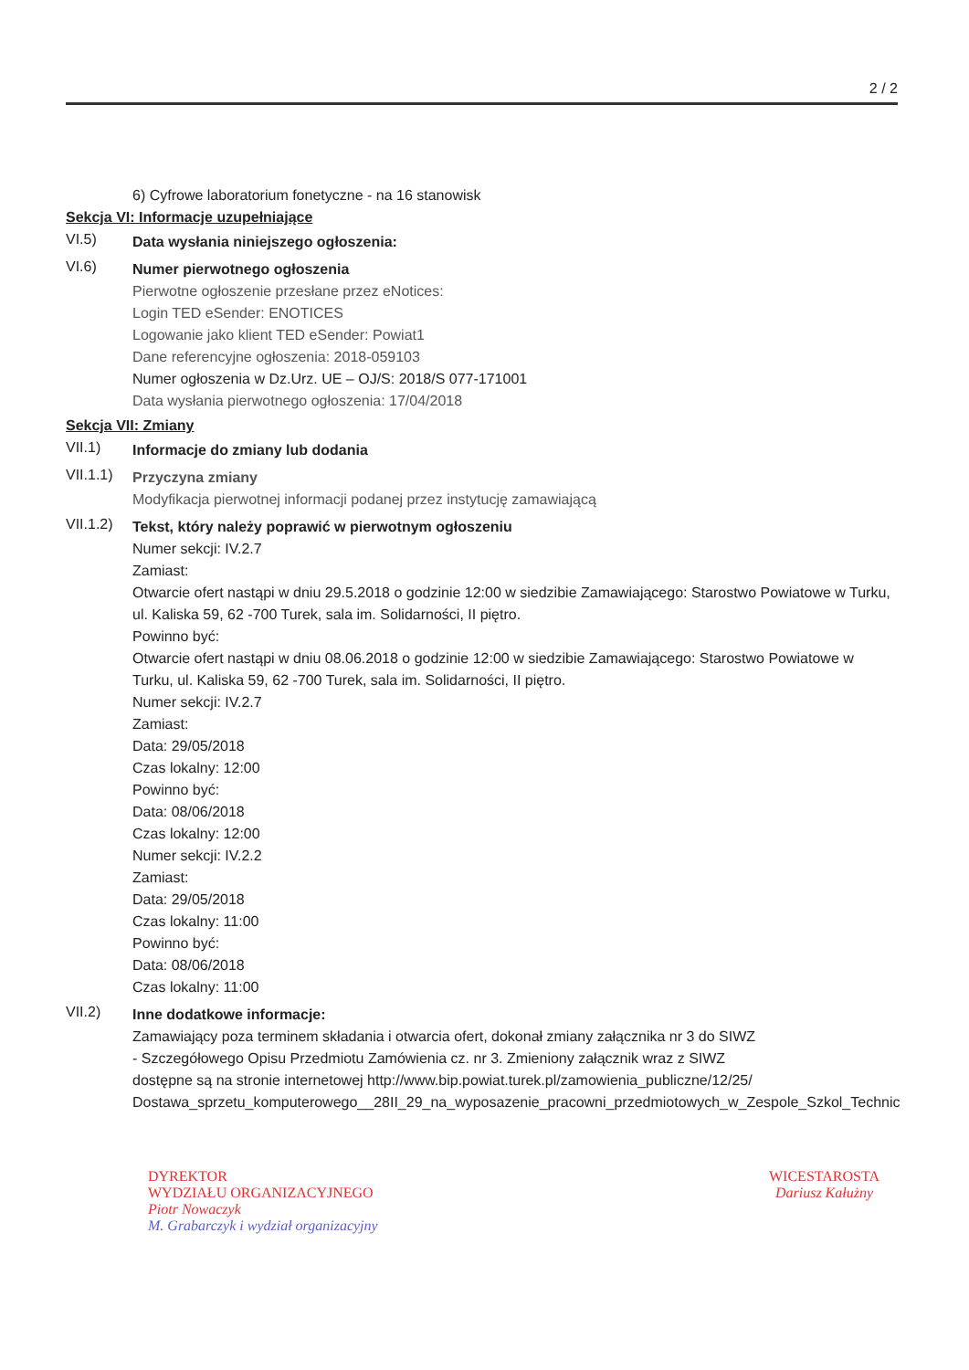2 / 2
6) Cyfrowe laboratorium fonetyczne - na 16 stanowisk
Sekcja VI: Informacje uzupełniające
VI.5)
Data wysłania niniejszego ogłoszenia:
VI.6)
Numer pierwotnego ogłoszenia
Pierwotne ogłoszenie przesłane przez eNotices:
Login TED eSender: ENOTICES
Logowanie jako klient TED eSender: Powiat1
Dane referencyjne ogłoszenia: 2018-059103
Numer ogłoszenia w Dz.Urz. UE – OJ/S: 2018/S 077-171001
Data wysłania pierwotnego ogłoszenia: 17/04/2018
Sekcja VII: Zmiany
VII.1)
Informacje do zmiany lub dodania
VII.1.1)
Przyczyna zmiany
Modyfikacja pierwotnej informacji podanej przez instytucję zamawiającą
VII.1.2)
Tekst, który należy poprawić w pierwotnym ogłoszeniu
Numer sekcji: IV.2.7
Zamiast:
Otwarcie ofert nastąpi w dniu 29.5.2018 o godzinie 12:00 w siedzibie Zamawiającego: Starostwo Powiatowe w Turku, ul. Kaliska 59, 62 -700 Turek, sala im. Solidarności, II piętro.
Powinno być:
Otwarcie ofert nastąpi w dniu 08.06.2018 o godzinie 12:00 w siedzibie Zamawiającego: Starostwo Powiatowe w Turku, ul. Kaliska 59, 62 -700 Turek, sala im. Solidarności, II piętro.
Numer sekcji: IV.2.7
Zamiast:
Data: 29/05/2018
Czas lokalny: 12:00
Powinno być:
Data: 08/06/2018
Czas lokalny: 12:00
Numer sekcji: IV.2.2
Zamiast:
Data: 29/05/2018
Czas lokalny: 11:00
Powinno być:
Data: 08/06/2018
Czas lokalny: 11:00
VII.2)
Inne dodatkowe informacje:
Zamawiający poza terminem składania i otwarcia ofert, dokonał zmiany załącznika nr 3 do SIWZ
- Szczegółowego Opisu Przedmiotu Zamówienia cz. nr 3. Zmieniony załącznik wraz z SIWZ
dostępne są na stronie internetowej http://www.bip.powiat.turek.pl/zamowienia_publiczne/12/25/
Dostawa_sprzetu_komputerowego__28II_29_na_wyposazenie_pracowni_przedmiotowych_w_Zespole_Szkol_Technic
DYREKTOR
WYDZIAŁU ORGANIZACYJNEGO
Piotr Nowaczyk
M. Grabarczyk i wydział organizacyjny
WICESTAROSTA
Dariusz Kałużny